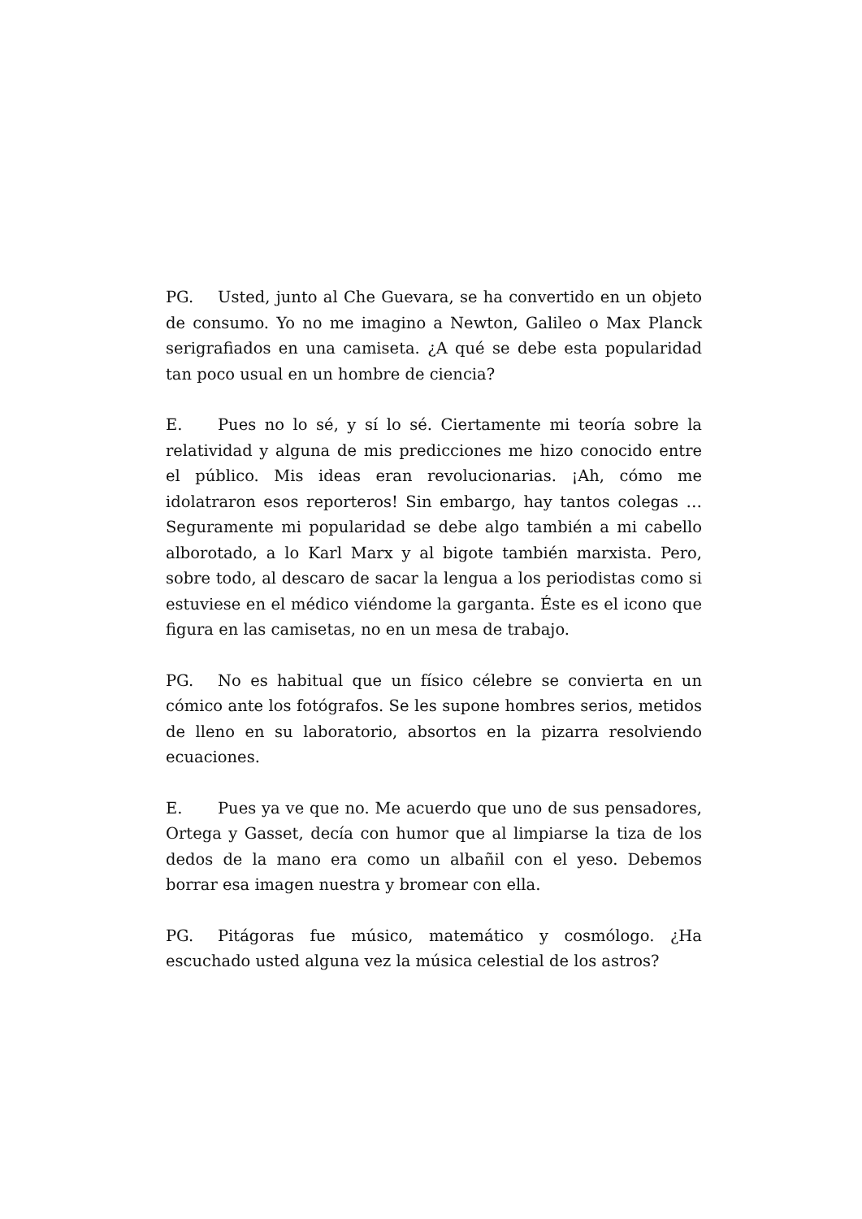PG. Usted, junto al Che Guevara, se ha convertido en un objeto de consumo. Yo no me imagino a Newton, Galileo o Max Planck serigrafiados en una camiseta. ¿A qué se debe esta popularidad tan poco usual en un hombre de ciencia?
E. Pues no lo sé, y sí lo sé. Ciertamente mi teoría sobre la relatividad y alguna de mis predicciones me hizo conocido entre el público. Mis ideas eran revolucionarias. ¡Ah, cómo me idolatraron esos reporteros! Sin embargo, hay tantos colegas … Seguramente mi popularidad se debe algo también a mi cabello alborotado, a lo Karl Marx y al bigote también marxista. Pero, sobre todo, al descaro de sacar la lengua a los periodistas como si estuviese en el médico viéndome la garganta. Éste es el icono que figura en las camisetas, no en un mesa de trabajo.
PG. No es habitual que un físico célebre se convierta en un cómico ante los fotógrafos. Se les supone hombres serios, metidos de lleno en su laboratorio, absortos en la pizarra resolviendo ecuaciones.
E. Pues ya ve que no. Me acuerdo que uno de sus pensadores, Ortega y Gasset, decía con humor que al limpiarse la tiza de los dedos de la mano era como un albañil con el yeso. Debemos borrar esa imagen nuestra y bromear con ella.
PG. Pitágoras fue músico, matemático y cosmólogo. ¿Ha escuchado usted alguna vez la música celestial de los astros?